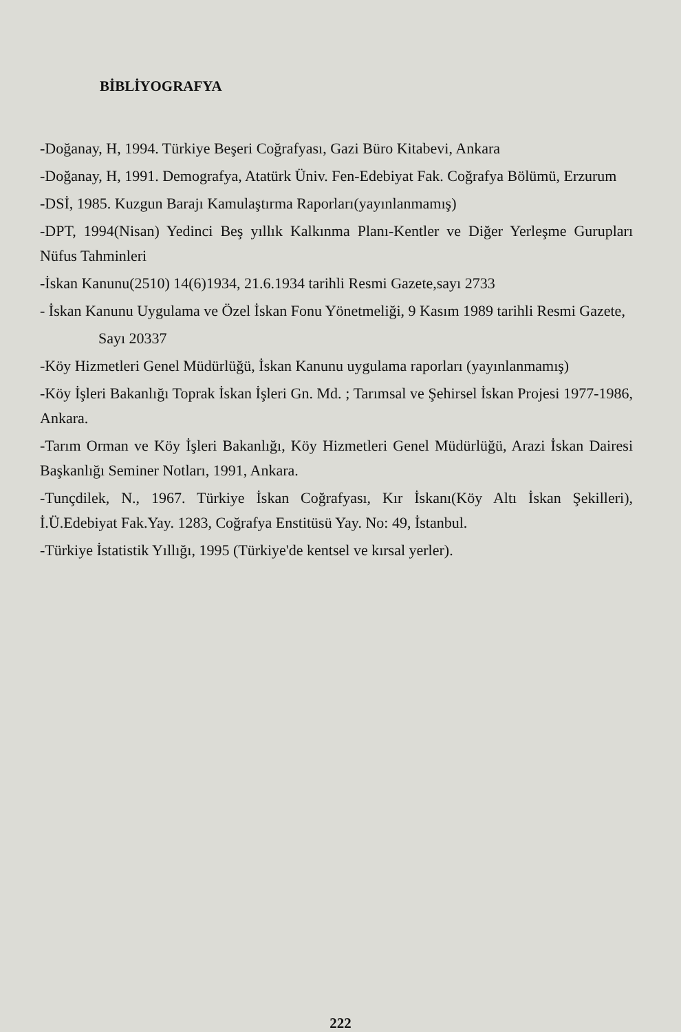BİBLİYOGRAFYA
-Doğanay, H, 1994. Türkiye Beşeri Coğrafyası, Gazi Büro Kitabevi, Ankara
-Doğanay, H, 1991. Demografya, Atatürk Üniv. Fen-Edebiyat Fak. Coğrafya Bölümü, Erzurum
-DSİ, 1985. Kuzgun Barajı Kamulaştırma Raporları(yayınlanmamış)
-DPT, 1994(Nisan) Yedinci Beş yıllık Kalkınma Planı-Kentler ve Diğer Yerleşme Gurupları Nüfus Tahminleri
-İskan Kanunu(2510) 14(6)1934, 21.6.1934 tarihli Resmi Gazete,sayı 2733
- İskan Kanunu Uygulama ve Özel İskan Fonu Yönetmeliği, 9 Kasım 1989 tarihli Resmi Gazete,
Sayı 20337
-Köy Hizmetleri Genel Müdürlüğü, İskan Kanunu uygulama raporları (yayınlanmamış)
-Köy İşleri Bakanlığı Toprak İskan İşleri Gn. Md. ; Tarımsal ve Şehirsel İskan Projesi 1977-1986, Ankara.
-Tarım Orman ve Köy İşleri Bakanlığı, Köy Hizmetleri Genel Müdürlüğü, Arazi İskan Dairesi Başkanlığı Seminer Notları, 1991, Ankara.
-Tunçdilek, N., 1967. Türkiye İskan Coğrafyası, Kır İskanı(Köy Altı İskan Şekilleri), İ.Ü.Edebiyat Fak.Yay. 1283, Coğrafya Enstitüsü Yay. No: 49, İstanbul.
-Türkiye İstatistik Yıllığı, 1995 (Türkiye'de kentsel ve kırsal yerler).
222